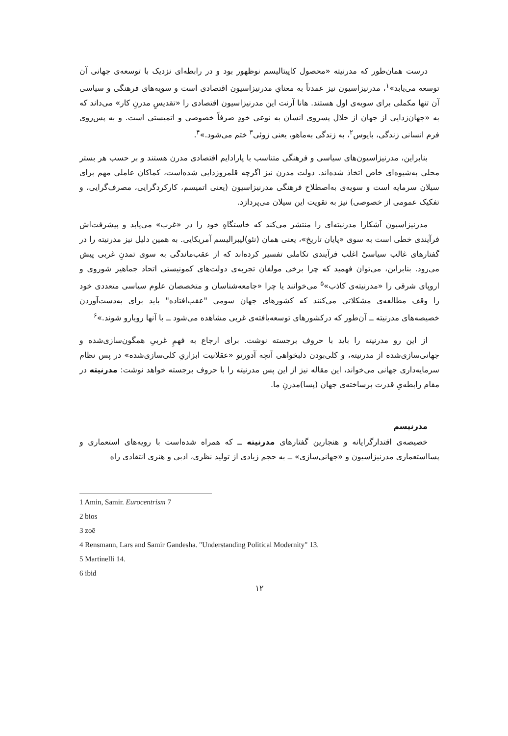درست همان‌طور که مدرنیته «محصول کاپیتالیسم نوظهور بود و در رابطه‌ای نزدیک با توسعه‌ی جهانی آن توسعه می‌یابد»<sup>۱</sup>، مدرنیزاسیون نیز عمدتاً به معنایِ مدرنیزاسیون اقتصادی است و سویه‌های فرهنگی و سیاسی آن تنها مکملی برای سویه‌ی اول هستند. هانا آرنت این مدرنیزاسیون اقتصادی را «تقدیسِ مدرنِ کار» می‌داند که به «جهان‌زدایی از جهان از خلال پسروی انسان به نوعی خودِ صرفاً خصوصی و اتمیستی است. و به پس‌روی فرم انسانی زندگی، بایوس<sup>۲</sup>، به زندگی به‌ماهو، یعنی زوئی<sup>۳</sup> ختم می‌شود.»<sup>۴</sup>.
بنابراین، مدرنیزاسیون‌های سیاسی و فرهنگی متناسب با پارادایم اقتصادی مدرن هستند و بر حسب هر بستر محلی به‌شیوه‌ای خاص اتخاذ شده‌اند. دولت مدرن نیز اگرچه قلمروزدایی شده‌است، کماکان عاملی مهم برای سیلان سرمایه است و سویه‌ی به‌اصطلاح فرهنگی مدرنیزاسیون (یعنی اتمیسم، کارکردگرایی، مصرف‌گرایی، و تفکیک عمومی از خصوصی) نیز به تقویت این سیلان می‌پردازد.
مدرنیزاسیون آشکارا مدرنیته‌ای را منتشر می‌کند که خاستگاهِ خود را در «غرب» می‌یابد و پیشرفت‌اش فرآیندی خطی است به سوی «پایان تاریخ»، یعنی همان (نئو)لیبرالیسم آمریکایی. به همین دلیل نیز مدرنیته را در گفتارهای غالب سیاسیْ اغلب فرآیندی تکاملی تفسیر کرده‌اند که از عقب‌ماندگی به سوی تمدنِ غربی پیش می‌رود. بنابراین، می‌توان فهمید که چرا برخی مولفان تجربه‌ی دولت‌های کمونیستی اتحاد جماهیر شوروی و اروپای شرقی را «مدرنیته‌ی کاذب»<sup>۵</sup> می‌خوانند یا چرا «جامعه‌شناسان و متخصصان علوم سیاسی متعددی خود را وقف مطالعه‌ی مشکلاتی می‌کنند که کشورهای جهان سومی "عقب‌افتاده" باید برای به‌دست‌آوردن خصیصه‌های مدرنیته ــ آن‌طور که درکشورهای توسعه‌یافته‌ی غربی مشاهده می‌شود ــ با آنها رویارو شوند.»<sup>۶</sup>
از این رو مدرنیته را باید با حروف برجسته نوشت. برای ارجاع به فهمِ غربیِ همگون‌سازی‌شده و جهانی‌سازی‌شده از مدرنیته، و کلی‌بودن دلبخواهی آنچه آدورنو «عقلانیت ابزاریِ کلی‌سازی‌شده» در پس نظام سرمایه‌داری جهانی می‌خواند، این مقاله نیز از این پس مدرنیته را با حروف برجسته خواهد نوشت: مدرنیته در مقام رابطه‌یِ قدرت برساخته‌ی جهان (پسا)مدرنِ ما.
مدرنیسم
خصیصه‌ی اقتدارگرایانه و هنجارین گفتارهای مدرنیته ــ که همراه شده‌است با رویه‌های استعماری و پسااستعماری مدرنیزاسیون و «جهانی‌سازی» ــ به حجم زیادی از تولید نظری، ادبی و هنری انتقادی راه
1 Amin, Samir. Eurocentrism 7
2 bios
3 zoē
4 Rensmann, Lars and Samir Gandesha. "Understanding Political Modernity" 13.
5 Martinelli 14.
6 ibid
۱۲